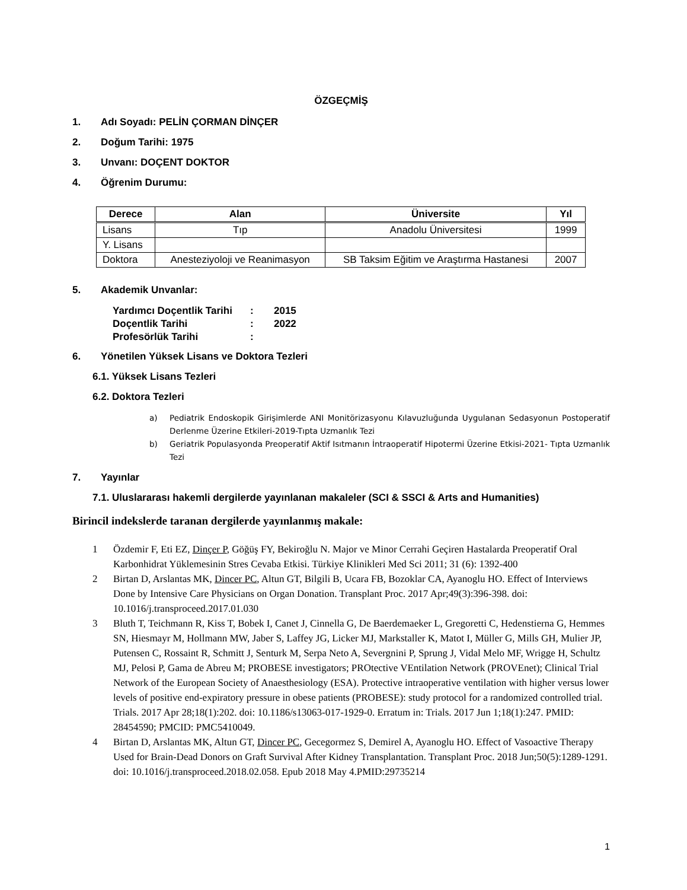ÖZGEÇMİŞ
1. Adı Soyadı: PELİN ÇORMAN DİNÇER
2. Doğum Tarihi: 1975
3. Unvanı: DOÇENT DOKTOR
4. Öğrenim Durumu:
| Derece | Alan | Üniversite | Yıl |
| --- | --- | --- | --- |
| Lisans | Tıp | Anadolu Üniversitesi | 1999 |
| Y. Lisans | | | |
| Doktora | Anesteziyoloji ve Reanimasyon | SB Taksim Eğitim ve Araştırma Hastanesi | 2007 |
5. Akademik Unvanlar:
Yardımcı Doçentlik Tarihi: 2015
Doçentlik Tarihi: 2022
Profesörlük Tarihi:
6. Yönetilen Yüksek Lisans ve Doktora Tezleri
6.1. Yüksek Lisans Tezleri
6.2. Doktora Tezleri
a) Pediatrik Endoskopik Girişimlerde ANI Monitörizasyonu Kılavuzluğunda Uygulanan Sedasyonun Postoperatif Derlenme Üzerine Etkileri-2019-Tıpta Uzmanlık Tezi
b) Geriatrik Populasyonda Preoperatif Aktif Isıtmanın İntraoperatif Hipotermi Üzerine Etkisi-2021- Tıpta Uzmanlık Tezi
7. Yayınlar
7.1. Uluslararası hakemli dergilerde yayınlanan makaleler (SCI & SSCI & Arts and Humanities)
Birincil indekslerde taranan dergilerde yayınlanmış makale:
1 Özdemir F, Eti EZ, Dinçer P, Göğüş FY, Bekiroğlu N. Major ve Minor Cerrahi Geçiren Hastalarda Preoperatif Oral Karbonhidrat Yüklemesinin Stres Cevaba Etkisi. Türkiye Klinikleri Med Sci 2011; 31 (6): 1392-400
2 Birtan D, Arslantas MK, Dincer PC, Altun GT, Bilgili B, Ucara FB, Bozoklar CA, Ayanoglu HO. Effect of Interviews Done by Intensive Care Physicians on Organ Donation. Transplant Proc. 2017 Apr;49(3):396-398. doi: 10.1016/j.transproceed.2017.01.030
3 Bluth T, Teichmann R, Kiss T, Bobek I, Canet J, Cinnella G, De Baerdemaeker L, Gregoretti C, Hedenstierna G, Hemmes SN, Hiesmayr M, Hollmann MW, Jaber S, Laffey JG, Licker MJ, Markstaller K, Matot I, Müller G, Mills GH, Mulier JP, Putensen C, Rossaint R, Schmitt J, Senturk M, Serpa Neto A, Severgnini P, Sprung J, Vidal Melo MF, Wrigge H, Schultz MJ, Pelosi P, Gama de Abreu M; PROBESE investigators; PROtective VEntilation Network (PROVEnet); Clinical Trial Network of the European Society of Anaesthesiology (ESA). Protective intraoperative ventilation with higher versus lower levels of positive end-expiratory pressure in obese patients (PROBESE): study protocol for a randomized controlled trial. Trials. 2017 Apr 28;18(1):202. doi: 10.1186/s13063-017-1929-0. Erratum in: Trials. 2017 Jun 1;18(1):247. PMID: 28454590; PMCID: PMC5410049.
4 Birtan D, Arslantas MK, Altun GT, Dincer PC, Gecegormez S, Demirel A, Ayanoglu HO. Effect of Vasoactive Therapy Used for Brain-Dead Donors on Graft Survival After Kidney Transplantation. Transplant Proc. 2018 Jun;50(5):1289-1291. doi: 10.1016/j.transproceed.2018.02.058. Epub 2018 May 4.PMID:29735214
1